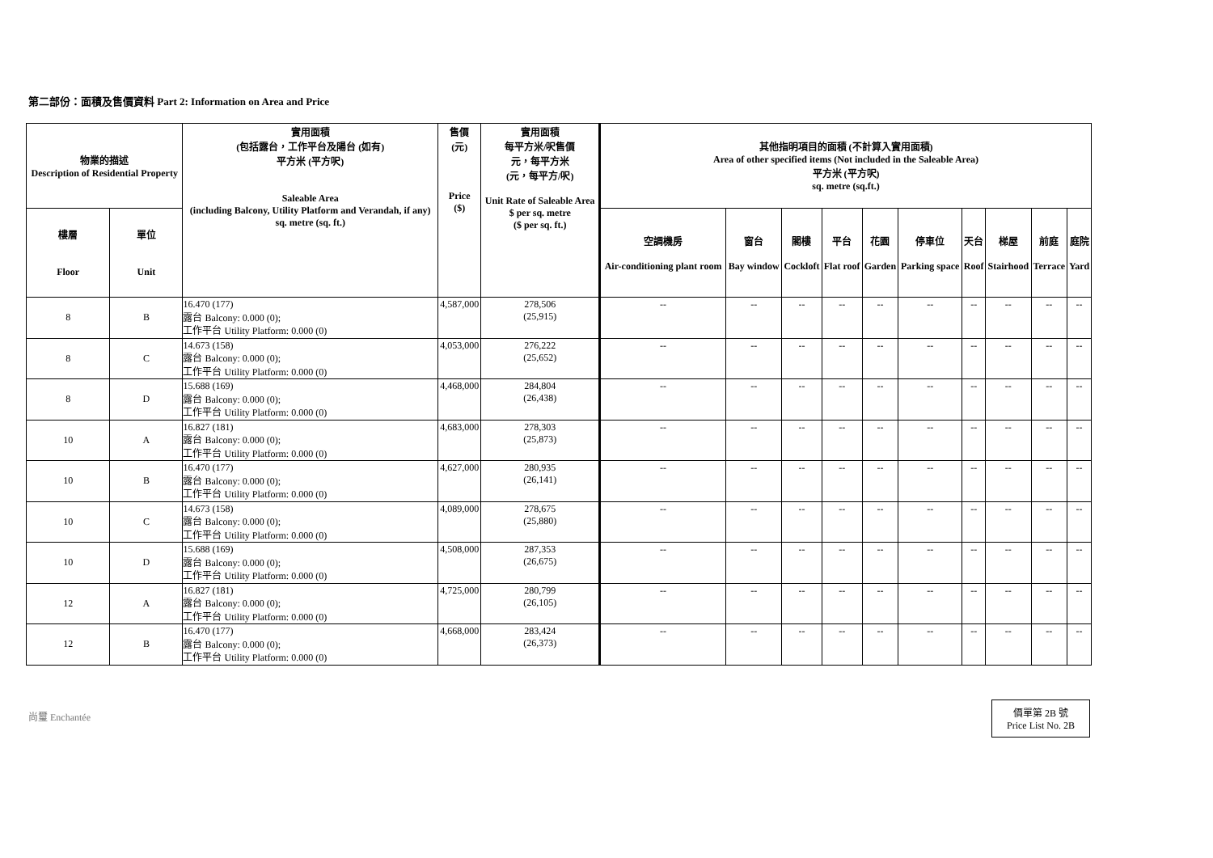第二部份：面積及售價資料 Part 2: Information on Area and Price
| 物業的描述 Description of Residential Property | | 實用面積 (包括露台，工作平台及陽台 (如有) 平方米 (平方呎) Saleable Area (including Balcony, Utility Platform and Verandah, if any) sq. metre (sq. ft.) | 售價 (元) Price ($) | 實用面積 每平方米/呎售價 元，每平方米 (元，每平方/呎) Unit Rate of Saleable Area $ per sq. metre ($ per sq. ft.) | 其他指明項目的面積 (不計算入實用面積) Area of other specified items (Not included in the Saleable Area) 平方米 (平方呎) sq. metre (sq.ft.) | | | | | | | | | |
| --- | --- | --- | --- | --- | --- | --- | --- | --- | --- | --- | --- | --- | --- | --- |
| 樓層 Floor | 單位 Unit | | | | 空調機房 Air-conditioning plant room | 窗台 Bay window | 閣樓 Cockloft | 平台 Flat roof | 花園 Garden | 停車位 Parking space | 天台 Roof | 梯屋 Stairhood | 前庭 Terrace | 庭院 Yard |
| 8 | B | 16.470 (177) 露台 Balcony: 0.000 (0); 工作平台 Utility Platform: 0.000 (0) | 4,587,000 | 278,506 (25,915) | -- | -- | -- | -- | -- | -- | -- | -- | -- | -- |
| 8 | C | 14.673 (158) 露台 Balcony: 0.000 (0); 工作平台 Utility Platform: 0.000 (0) | 4,053,000 | 276,222 (25,652) | -- | -- | -- | -- | -- | -- | -- | -- | -- | -- |
| 8 | D | 15.688 (169) 露台 Balcony: 0.000 (0); 工作平台 Utility Platform: 0.000 (0) | 4,468,000 | 284,804 (26,438) | -- | -- | -- | -- | -- | -- | -- | -- | -- | -- |
| 10 | A | 16.827 (181) 露台 Balcony: 0.000 (0); 工作平台 Utility Platform: 0.000 (0) | 4,683,000 | 278,303 (25,873) | -- | -- | -- | -- | -- | -- | -- | -- | -- | -- |
| 10 | B | 16.470 (177) 露台 Balcony: 0.000 (0); 工作平台 Utility Platform: 0.000 (0) | 4,627,000 | 280,935 (26,141) | -- | -- | -- | -- | -- | -- | -- | -- | -- | -- |
| 10 | C | 14.673 (158) 露台 Balcony: 0.000 (0); 工作平台 Utility Platform: 0.000 (0) | 4,089,000 | 278,675 (25,880) | -- | -- | -- | -- | -- | -- | -- | -- | -- | -- |
| 10 | D | 15.688 (169) 露台 Balcony: 0.000 (0); 工作平台 Utility Platform: 0.000 (0) | 4,508,000 | 287,353 (26,675) | -- | -- | -- | -- | -- | -- | -- | -- | -- | -- |
| 12 | A | 16.827 (181) 露台 Balcony: 0.000 (0); 工作平台 Utility Platform: 0.000 (0) | 4,725,000 | 280,799 (26,105) | -- | -- | -- | -- | -- | -- | -- | -- | -- | -- |
| 12 | B | 16.470 (177) 露台 Balcony: 0.000 (0); 工作平台 Utility Platform: 0.000 (0) | 4,668,000 | 283,424 (26,373) | -- | -- | -- | -- | -- | -- | -- | -- | -- | -- |
尚璽 Enchantée
價單第 2B 號
Price List No. 2B